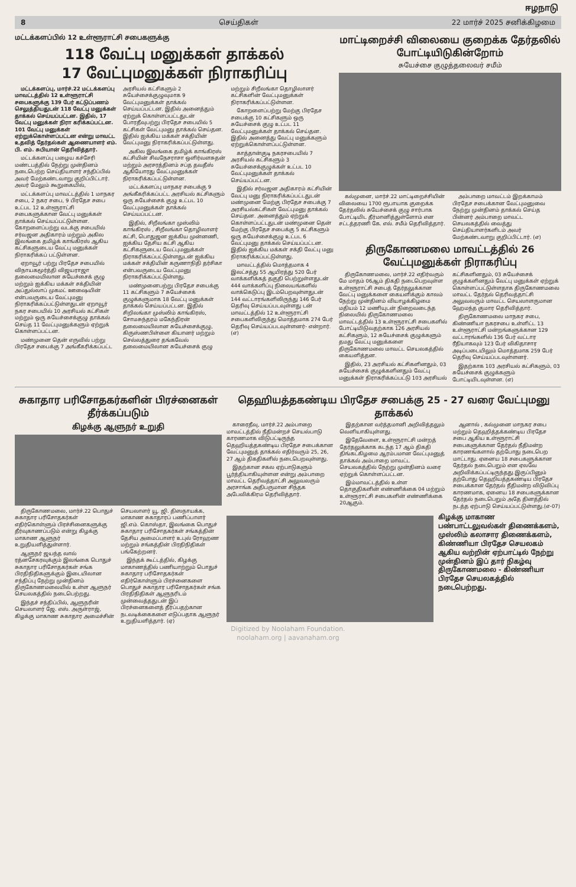ஈழநாடு
8 செய்திகள் 22 மார்ச் 2025 சனிக்கிழமை
மட்டக்களப்பில் 12 உள்ளூராட்சி சபைகளுக்கு
118 வேட்பு மனுக்கள் தாக்கல்
17 வேட்புமனுக்கள் நிராகரிப்பு
மட்டக்களப்பு, மார்ச்.22 மட்டக்களப்பு மாவட்டத்தில் 12 உள்ளூராட்சி சபைகளுக்கு 139 பேர் கட்டுப்பணம் செலுத்தியதுடன் 118 வேட்பு மனுக்கள் தாக்கல் செய்யப்பட்டன. இதில், 17 வேட்பு மனுக்கள் நிரா கரிக்கப்பட்டன. 101 வேட்பு மனுக்கள் ஏற்றுக்கொள்ளப்பட்டன என்று மாவட்ட உதவித் தேர்தல்கள் ஆணையாளர் எம். பி. எம். சுபியான் தெரிவித்தார்.
மட்டக்களப்பு பழைய கச்சேரி மண்டபத்தில் நேற்று முன்தினம் நடைபெற்ற செய்தியாளர் சந்திப்பில் அவர் மேற்கண்டவாறு குறிப்பிட்டார். அவர் மேலும் கூறுகையில்,
மட்டக்களப்பு மாவட்டத்தில் 1 மாநகர சபை, 2 நகர சபை, 9 பிரதேச சபை உட்பட 12 உள்ளூராட்சி சபைகளுக்கான வேட்பு மனுக்கள் தாக்கல் செய்யப்பட்டுள்ளன. கோறளைப்பற்று வடக்கு சபையில் சர்வஜன அதிகாரம் மற்றும் அகில இலங்கை தமிழ்க் காங்கிரஸ் ஆகிய கட்சிகளுடைய வேட்பு மனுக்கள் நிராகரிக்கப் பட்டுள்ளன.
ஏறாவூர் பற்று பிரதேச சபையில் விநாயகமூர்த்தி விஜயராஜா தலைமையிலான சுயேச்சைக் குழு மற்றும் ஐக்கிய மக்கள் சக்தியின் அப்துல்லாப் முகமட் ஊஷையின் என்பவருடைய வேட்புமனு நிராகரிக்கப்பட்டுள்ளதுடன் ஏறாவூர் நகர சபையில் 10 அரசியல் கட்சிகள் மற்றும் ஒரு சுயேச்சைக்குழு தாக்கல் செய்த 11 வேட்புமனுக்களும் ஏற்றுக் கொள்ளப்பட்டன.
மண்முனை தென் எருவில் பற்று பிரதேச சபைக்கு 7 அங்கீகரிக்கப்பட்ட அரசியல் கட்சிகளும் 2 சுயேச்சைக்குழுவுமாக 9 வேட்புமனுக்கள் தாக்கல் செய்யப்பட்டன. இதில் அனைத்தும் ஏற்றுக் கொள்ளப்பட்டதுடன் போரதீவுபற்று பிரதேச சபையில் 5 கட்சிகள் வேட்புமனு தாக்கல் செய்தன. இதில் ஐக்கிய மக்கள் சக்தியின் வேட்புமனு நிராகரிக்கப்பட்டுள்ளது.
அகில இலங்கை தமிழ்க் காங்கிரஸ் கட்சியின் சிவநேசராசா ஒளிர்வளசுதன் மற்றும் அரசரத்தினம் சப்த தவதீஸ் ஆகியோரது வேட்புமனுக்கள் நிராகரிக்கப்பட்டுள்ளன.
மட்டக்களப்பு மாநகர சபைக்கு 9 அங்கீகரிக்கப்பட்ட அரசியல் கட்சிகளும் ஒரு சுயேச்சைக் குழு உட்பட 10 வேட்புமனுக்கள் தாக்கல் செய்யப்பட்டன.
இதில், சிறீலங்கா முஸ்லிம் காங்கிரஸ் , சிறீலங்கா தொழிலாளர் கட்சி, பொதுஜன ஐக்கிய முன்னணி, ஐக்கிய தேசிய கட்சி ஆகிய கட்சிகளுடைய வேட்புமனுக்கள் நிராகரிக்கப்பட்டுள்ளதுடன் ஐக்கிய மக்கள் சக்தியின் கருணாநிதி தர்சிகா என்பவருடைய வேட்புமனு நிராகரிக்கப்பட்டுள்ளது.
மண்முனைபற்று பிரதேச சபைக்கு 11 கட்சிகளும் 7 சுயேச்சைக் குழுக்களுமாக 18 வேட்பு மனுக்கள் தாக்கல் செய்யப்பட்டன. இதில் சிறிலங்கா முஸ்லிம் காங்கிரஸ், சோமசுந்தரம் மகேந்திரன் தலைமையிலான சுயேச்சைக்குழு, கிருஸ்ணபிள்ளை கியானர் மற்றும் செல்லத்துரை தங்கவேல் தலைமையிலான சுயேச்சைக் குழு மற்றும் சிறீலங்கா தொழிலாளர் கட்சிகளின் வேட்புமனுக்கள் நிராகரிக்கப்பட்டுள்ளன.
கோறளைப்பற்று மேற்கு பிரதேச சபைக்கு 10 கட்சிகளும் ஒரு சுயேச்சைக் குழு உட்பட 11 வேட்புமனுக்கள் தாக்கல் செய்தன. இதில் அனைத்து வேட்பு மனுக்களும் ஏற்றுக்கொள்ளப்பட்டுள்ளன.
காத்தான்குடி நகரசபையில் 7 அரசியல் கட்சிகளும் 3 சுயேச்சைக்குழுக்கள் உட்பட 10 வேட்புமனுக்கள் தாக்கல் செய்யப்பட்டன.
இதில் சர்வஜன அதிகாரம் கட்சியின் வேட்பு மனு நிராகரிக்கப்பட்டதுடன் மண்முனை மேற்கு பிரதேச சபைக்கு 7 அரசியல்கட்சிகள் வேட்புமனு தாக்கல் செய்தன. அனைத்தும் ஏற்றுக் கொள்ளப்பட்டதுடன் மண்முனை தென் மேற்கு பிரதேச சபைக்கு 5 கட்சிகளும் ஒரு சுயேச்சைக்குழு உட்பட 6 வேட்புமனு தாக்கல் செய்யப்பட்டன. இதில் ஐக்கிய மக்கள் சக்தி வேட்பு மனு நிராகரிக்கப்பட்டுள்ளது.
மாவட்டத்தில் மொத்தமாக 4 இலட்சத்து 55 ஆயிரத்து 520 பேர் வாக்களிக்கத் தகுதி பெற்றுள்ளதுடன் 444 வாக்களிப்பு நிலையங்களில் வாக்கெடுப்பு இடம்பெறவுள்ளதுடன் 144 வட்டாரங்களிலிருந்து 146 பேர் தெரிவு செய்யப்படவுள்ளது டன் மாவட்டத்தில் 12 உள்ளூராட்சி சபைகளிலிருந்து மொத்தமாக 274 பேர் தெரிவு செய்யப்படவுள்ளனர்- என்றார்.(எ)
மாட்டிறைச்சி விலையை குறைக்க தேர்தலில் போட்டியிடுகின்றோம்
சுயேச்சை குழுத்தலைவர் சமீம்
கல்முனை, மார்ச்.22 மாட்டிறைச்சியின் விலையை 1700 ரூபாயாக குறைக்க தேர்தலில் சுயேச்சைக் குழு சார்பாக போட்டியிட தீர்மானித்துள்ளோம் என சட்டத்தரணி கே. எல். சமீம் தெரிவித்தார்.
அம்பாறை மாவட்டம் இறக்காமம் பிரதேச சபைக்கான வேட்புமனுவை நேற்று முன்தினம் தாக்கல் செய்த பின்னர் அம்பாறை மாவட்ட செயலகத்தில் வைத்து செய்தியாளர்களிடம் அவர் மேற்கண்டவாறு குறிப்பிட்டார். (எ)
திருகோணமலை மாவட்டத்தில் 26 வேட்புமனுக்கள் நிராகரிப்பு
திருகோணமலை, மார்ச்.22 எதிர்வரும் மே மாதம் 06ஆம் திகதி நடைபெறவுள்ள உள்ளூராட்சி சபைத் தேர்தலுக்கான வேட்பு மனுக்களை கையளிக்கும் காலம் நேற்று முன்தினம் வியாழக்கிழமை மதியம் 12 மணியுடன் நிறைவடைந்த நிலையில் திருகோணமலை மாவட்டத்தில் 13 உள்ளூராட்சி சபைகளில் போட்டியிடுவதற்காக 126 அரசியல் கட்சிகளும், 12 சுயேச்சைக் குழுக்களும் தமது வேட்பு மனுக்களை திருகோணமலை மாவட்ட செயலகத்தில் கையளித்தன.
இதில், 23 அரசியல் கட்சிகளினதும், 03 சுயேச்சைக் குழுக்களினதும் வேட்பு மனுக்கள் நிராகரிக்கப்பட்டு 103 அரசியல் கட்சிகளினதும், 03 சுயேச்சைக் குழுக்களினதும் வேட்பு மனுக்கள் ஏற்றுக் கொள்ளப்பட்டுள்ளதாக திருகோணமலை மாவட்ட தேர்தல் தெரிவத்தாட்சி அலுவலரும் மாவட்ட செயலாளருமான ஹேமந்த குமார தெரிவித்தார்.
திருகோணமலை மாநகர சபை, கிண்ணியா நகரசபை உள்ளிட்ட 13 உள்ளூராட்சி மன்றங்களுக்கான 129 வட்டாரங்களில் 136 பேர் வட்டார ரீதியாகவும் 123 பேர் விகிதாசார அடிப்படையிலும் மொத்தமாக 259 பேர் தெரிவு செய்யப்படவுள்ளனர்.
இதற்காக 103 அரசியல் கட்சிகளும், 03 சுயேச்சைக் குழுக்களும் போட்டியிடவுள்ளன. (எ)
சுகாதார பரிசோதகர்களின் பிரச்னைகள் தீர்க்கப்படும்
கிழக்கு ஆளுநர் உறுதி
திருகோணமலை, மார்ச்.22 பொதுச் சுகாதார பரிசோதகர்கள் எதிர்கொள்ளும் பிரச்சினைகளுக்கு தீர்வுகாணப்படும் என்று கிழக்கு மாகாண ஆளுநர் உறுதியளித்துள்ளார்.
ஆளுநர் ஜயந்த லால் ரத்னசேகரவுக்கும் இலங்கை பொதுச் சுகாதார பரிசோதகர்கள் சங்க பிரதிநிதிகளுக்கும் இடையிலான சந்திப்பு நேற்று முன்தினம் திருகோணமலையில் உள்ள ஆளுநர் செயலகத்தில் நடைபெற்றது.
இந்தச் சந்திப்பில், ஆளுநரின் செயலாளர் ஜே. எஸ். அருள்ராஜ், கிழக்கு மாகாண சுகாதார அமைச்சின் செயலாளர் யூ. ஜி. திஸநாயக்க, மாகாண சுகாதாரப் பணிப்பாளர் ஜி.எம். கொஸ்தா, இலங்கை பொதுச் சுகாதார பரிசோதகர்கள் சங்கத்தின் தேசிய அமைப்பாளர் உபுல் ரோஹண மற்றும் சங்கத்தின் பிரதிநிதிகள் பங்கேற்றனர்.
இந்தக் கூட்டத்தில், கிழக்கு மாகாணத்தில் பணியாற்றும் பொதுச் சுகாதார பரிசோதகர்கள் எதிர்கொள்ளும் பிரச்னைகளை பொதுச் சுகாதார பரிசோதகர்கள் சங்க பிரதிநிதிகள் ஆளுநரிடம் முன்வைத்ததுடன் இப் பிரச்னைகளைத் தீர்ப்பதற்கான நடவடிக்கைகளை எடுப்பதாக ஆளுநர் உறுதியளித்தார். (ஏ)
தெஹியத்தகண்டிய பிரதேச சபைக்கு 25 - 27 வரை வேட்புமனு தாக்கல்
காரைதீவு, மார்ச்.22 அம்பாறை மாவட்டத்தில் நீதிமன்றச் செயல்பாடு காரணமாக விடுபட்டிருந்த தெஹியத்தகண்டிய பிரதேச சபைக்கான வேட்புமனுத் தாக்கல் எதிர்வரும் 25, 26, 27 ஆம் திகதிகளில் நடைபெறவுள்ளது.
இதற்கான சகல ஏற்பாடுகளும் பூர்த்தியாகியுள்ளன என்று அம்பாறை மாவட்ட தெரிவத்தாட்சி அலுவலரும் அரசாங்க அதிபருமான சிந்தக அபேவிக்கிரம தெரிவித்தார்.
இதற்கான வர்த்தமானி அறிவித்தலும் வெளியாகியுள்ளது.
இதேவேளை, உள்ளூராட்சி மன்றத் தேர்தலுக்காக கடந்த 17 ஆம் திகதி திங்கட்கிழமை ஆரம்பமான வேட்புமனுத் தாக்கல் அம்பாறை மாவட்ட செயலகத்தில் நேற்று முன்தினம் வரை ஏற்றுக் கொள்ளப்பட்டன.
இம்மாவட்டத்தில் உள்ள தொகுதிகளின் எண்ணிக்கை 04 மற்றும் உள்ளூராட்சி சபைகளின் எண்ணிக்கை 20ஆகும்.
ஆனால் , கல்முனை மாநகர சபை மற்றும் தெஹித்தக்கண்டிய பிரதேச சபை ஆகிய உள்ளூராட்சி சபைகளுக்கான தேர்தல் நீதிமன்ற காரணங்களால் தற்போது நடைபெற மாட்டாது. ஏனைய 18 சபைகளுக்கான தேர்தல் நடைபெறும் என ஏலவே அறிவிக்கப்பட்டிருந்தது.இருப்பினும் தற்போது தெஹியத்தகண்டிய பிரதேச சபைக்கான தேர்தல் நீதிமன்ற விடுவிப்பு காரணமாக, ஏனைய 18 சபைகளுக்கான தேர்தல் நடைபெறும் அதே தினத்தில் நடத்த ஏற்பாடு செய்யப்பட்டுள்ளது.(எ-07)
கிழக்கு மாகாண பண்பாட்டலுவல்கள் திணைக்களம், முஸ்லிம் கலாசார திணைக்களம், கிண்ணியா பிரதேச செயலகம் ஆகிய வற்றின் ஏற்பாட்டில் நேற்று முன்தினம் இப் தார் நிகழ்வு திருகோணமலை - கிண்ணியா பிரதேச செயலகத்தில் நடைபெற்றது.
Digitized by Noolaham Foundation.
noolaham.org | aavanaham.org